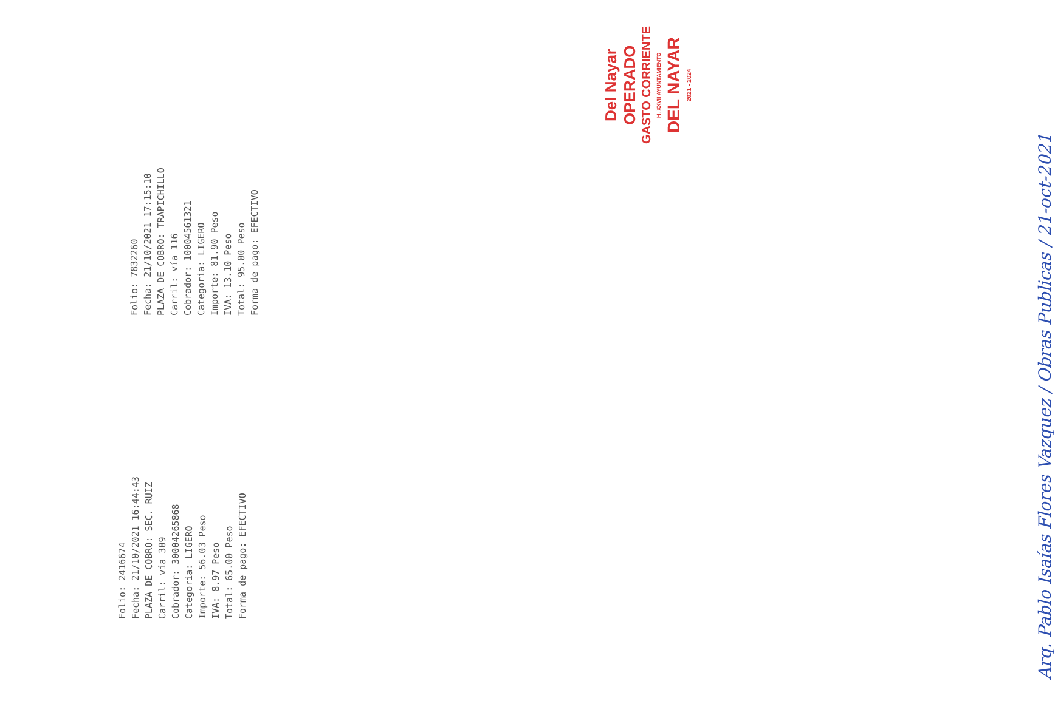Folio: 2416674
Fecha: 21/10/2021 16:44:43
PLAZA DE COBRO: SEC. RUIZ
Carril: vía 309
Cobrador: 30004265868
Categoria: LIGERO
Importe: 56.03 Peso
IVA: 8.97 Peso
Total: 65.00 Peso
Forma de pago: EFECTIVO
Folio: 7832260
Fecha: 21/10/2021 17:15:10
PLAZA DE COBRO: TRAPICHILLO
Carril: vía 116
Cobrador: 10004561321
Categoria: LIGERO
Importe: 81.90 Peso
IVA: 13.10 Peso
Total: 95.00 Peso
Forma de pago: EFECTIVO
Del Nayar
OPERADO
GASTO CORRIENTE
H. XXVII AYUNTAMIENTO
DEL NAYAR
2021 - 2024
Arq. Pablo Isaías Flores Vazquez / Obras Publicas / 21-oct-2021